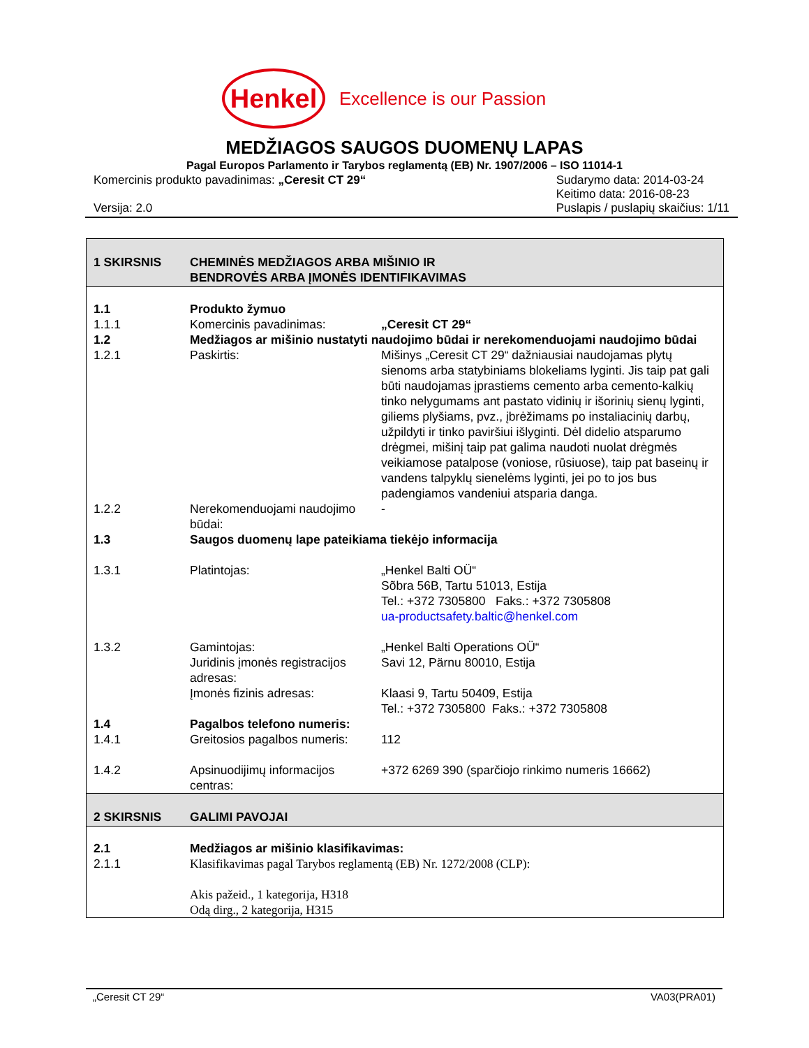Henkel
Excellence is our Passion
MEDŽIAGOS SAUGOS DUOMENŲ LAPAS
Pagal Europos Parlamento ir Tarybos reglamentą (EB) Nr. 1907/2006 – ISO 11014-1
Komercinis produkto pavadinimas: „Ceresit CT 29“
Versija: 2.0
Sudarymo data: 2014-03-24
Keitimo data: 2016-08-23
Puslapis / puslapių skaičius: 1/11
| 1 SKIRSNIS | CHEMINĖS MEDŽIAGOS ARBA MIŠINIO IR BENDROVĖS ARBA ĮMONĖS IDENTIFIKAVIMAS | |
| 1.1 | Produkto žymuo | |
| 1.1.1 | Komercinis pavadinimas: | „Ceresit CT 29“ |
| 1.2 | Medžiagos ar mišinio nustatyti naudojimo būdai ir nerekomenduojami naudojimo būdai | |
| 1.2.1 | Paskirtis: | Mišinys „Ceresit CT 29“ dažniausiai naudojamas plytų sienoms arba statybiniams blokeliams lyginti. Jis taip pat gali būti naudojamas įprastiems cemento arba cemento-kalkių tinko nelygumams ant pastato vidinių ir išorinių sienų lyginti, giliems plyšiams, pvz., įbrėžimams po instaliacinių darbų, užpildyti ir tinko paviršiui išlyginti. Dėl didelio atsparumo drėgmei, mišinį taip pat galima naudoti nuolat drėgmės veikiamose patalpose (voniose, rūsiuose), taip pat baseinų ir vandens talpyklų sienelėms lyginti, jei po to jos bus padengiamos vandeniui atsparia danga. |
| 1.2.2 | Nerekomenduojami naudojimo būdai: | - |
| 1.3 | Saugos duomenų lape pateikiama tiekėjo informacija | |
| 1.3.1 | Platintojas: | „Henkel Balti OÜ“ Sõbra 56B, Tartu 51013, Estija Tel.: +372 7305800 Faks.: +372 7305808 ua-productsafety.baltic@henkel.com |
| 1.3.2 | Gamintojas: Juridinis įmonės registracijos adresas: Įmonės fizinis adresas: | „Henkel Balti Operations OÜ“ Savi 12, Pärnu 80010, Estija Klaasi 9, Tartu 50409, Estija Tel.: +372 7305800 Faks.: +372 7305808 |
| 1.4 | Pagalbos telefono numeris: | |
| 1.4.1 | Greitosios pagalbos numeris: | 112 |
| 1.4.2 | Apsinuodijimų informacijos centras: | +372 6269 390 (sparčiojo rinkimo numeris 16662) |
| 2 SKIRSNIS | GALIMI PAVOJAI | |
| 2.1 | Medžiagos ar mišinio klasifikavimas: | |
| 2.1.1 | Klasifikavimas pagal Tarybos reglamentą (EB) Nr. 1272/2008 (CLP): Akis pažeid., 1 kategorija, H318 Odą dirg., 2 kategorija, H315 | |
„Ceresit CT 29“VA03(PRA01)